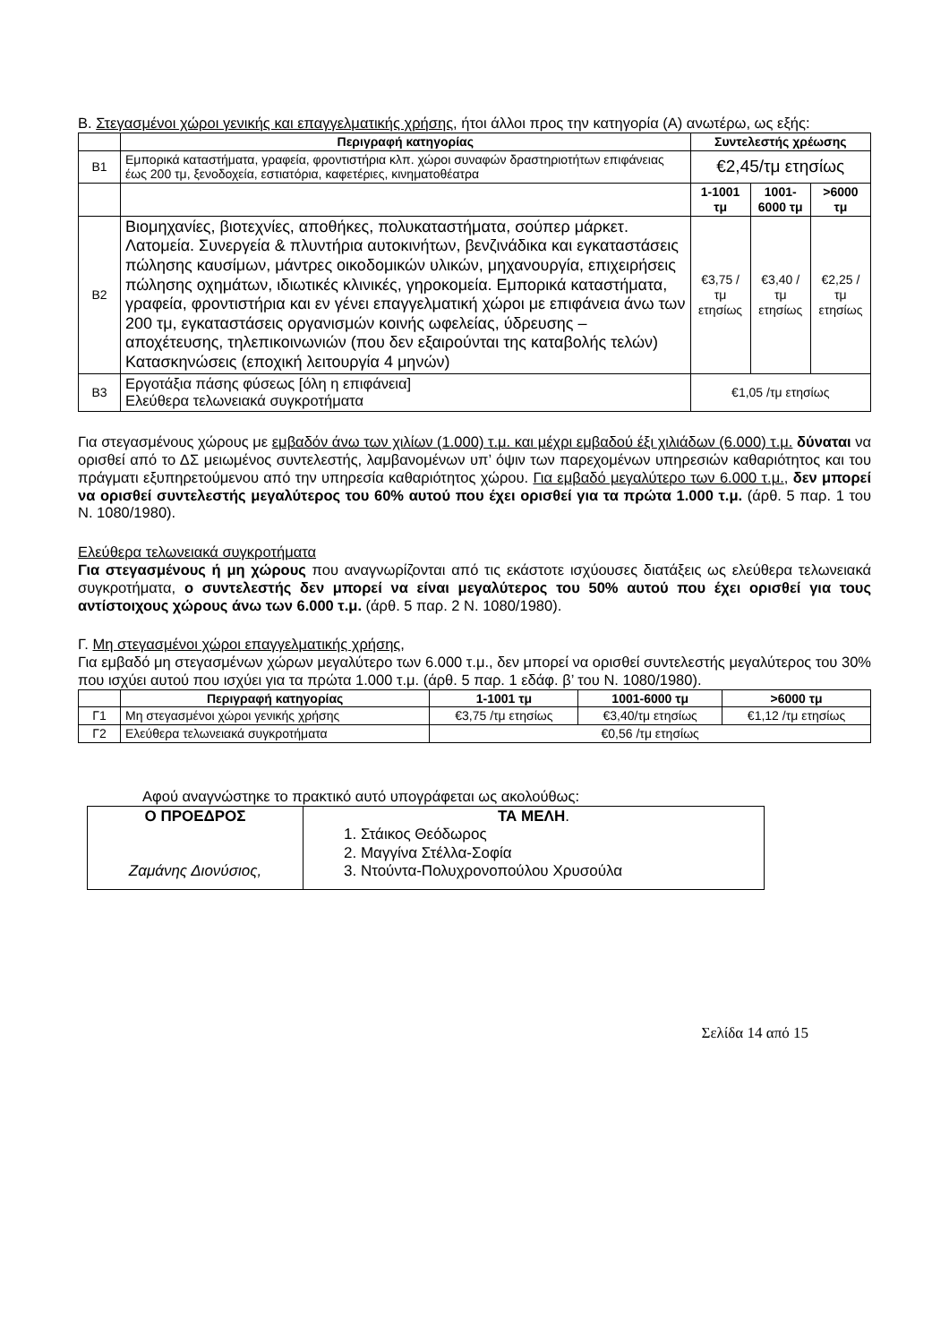Β. Στεγασμένοι χώροι γενικής και επαγγελματικής χρήσης, ήτοι άλλοι προς την κατηγορία (Α) ανωτέρω, ως εξής:
| | Περιγραφή κατηγορίας | Συντελεστής χρέωσης | | |
| --- | --- | --- | --- | --- |
| Β1 | Εμπορικά καταστήματα, γραφεία, φροντιστήρια κλπ. χώροι συναφών δραστηριοτήτων επιφάνειας έως 200 τμ, ξενοδοχεία, εστιατόρια, καφετέριες, κινηματοθέατρα | €2,45/τμ ετησίως | | |
| | | 1-1001 τμ | 1001-6000 τμ | >6000 τμ |
| Β2 | Βιομηχανίες, βιοτεχνίες, αποθήκες, πολυκαταστήματα, σούπερ μάρκετ. Λατομεία. Συνεργεία & πλυντήρια αυτοκινήτων, βενζινάδικα και εγκαταστάσεις πώλησης καυσίμων, μάντρες οικοδομικών υλικών, μηχανουργία, επιχειρήσεις πώλησης οχημάτων, ιδιωτικές κλινικές, γηροκομεία. Εμπορικά καταστήματα, γραφεία, φροντιστήρια και εν γένει επαγγελματική χώροι με επιφάνεια άνω των 200 τμ, εγκαταστάσεις οργανισμών κοινής ωφελείας, ύδρευσης – αποχέτευσης, τηλεπικοινωνιών (που δεν εξαιρούνται της καταβολής τελών) Κατασκηνώσεις (εποχική λειτουργία 4 μηνών) | €3,75 /τμ ετησίως | €3,40 /τμ ετησίως | €2,25 /τμ ετησίως |
| Β3 | Εργοτάξια πάσης φύσεως [όλη η επιφάνεια] Ελεύθερα τελωνειακά συγκροτήματα | €1,05 /τμ ετησίως | | |
Για στεγασμένους χώρους με εμβαδόν άνω των χιλίων (1.000) τ.μ. και μέχρι εμβαδού έξι χιλιάδων (6.000) τ.μ. δύναται να ορισθεί από το ΔΣ μειωμένος συντελεστής, λαμβανομένων υπ’ όψιν των παρεχομένων υπηρεσιών καθαριότητος και του πράγματι εξυπηρετούμενου από την υπηρεσία καθαριότητος χώρου. Για εμβαδό μεγαλύτερο των 6.000 τ.μ., δεν μπορεί να ορισθεί συντελεστής μεγαλύτερος του 60% αυτού που έχει ορισθεί για τα πρώτα 1.000 τ.μ. (άρθ. 5 παρ. 1 του Ν. 1080/1980).
Ελεύθερα τελωνειακά συγκροτήματα
Για στεγασμένους ή μη χώρους που αναγνωρίζονται από τις εκάστοτε ισχύουσες διατάξεις ως ελεύθερα τελωνειακά συγκροτήματα, ο συντελεστής δεν μπορεί να είναι μεγαλύτερος του 50% αυτού που έχει ορισθεί για τους αντίστοιχους χώρους άνω των 6.000 τ.μ. (άρθ. 5 παρ. 2 Ν. 1080/1980).
Γ. Μη στεγασμένοι χώροι επαγγελματικής χρήσης,
Για εμβαδό μη στεγασμένων χώρων μεγαλύτερο των 6.000 τ.μ., δεν μπορεί να ορισθεί συντελεστής μεγαλύτερος του 30% που ισχύει αυτού που ισχύει για τα πρώτα 1.000 τ.μ. (άρθ. 5 παρ. 1 εδάφ. β’ του Ν. 1080/1980).
| | Περιγραφή κατηγορίας | 1-1001 τμ | 1001-6000 τμ | >6000 τμ |
| --- | --- | --- | --- | --- |
| Γ1 | Μη στεγασμένοι χώροι γενικής χρήσης | €3,75 /τμ ετησίως | €3,40/τμ ετησίως | €1,12 /τμ ετησίως |
| Γ2 | Ελεύθερα τελωνειακά συγκροτήματα | €0,56 /τμ ετησίως | | |
Αφού αναγνώστηκε το πρακτικό αυτό υπογράφεται ως ακολούθως:
| Ο ΠΡΟΕΔΡΟΣ Ζαμάνης Διονύσιος, | ΤΑ ΜΕΛΗ . 1. Στάικος Θεόδωρος 2. Μαγγίνα Στέλλα-Σοφία 3. Ντούντα-Πολυχρονοπούλου Χρυσούλα |
Σελίδα 14 από 15